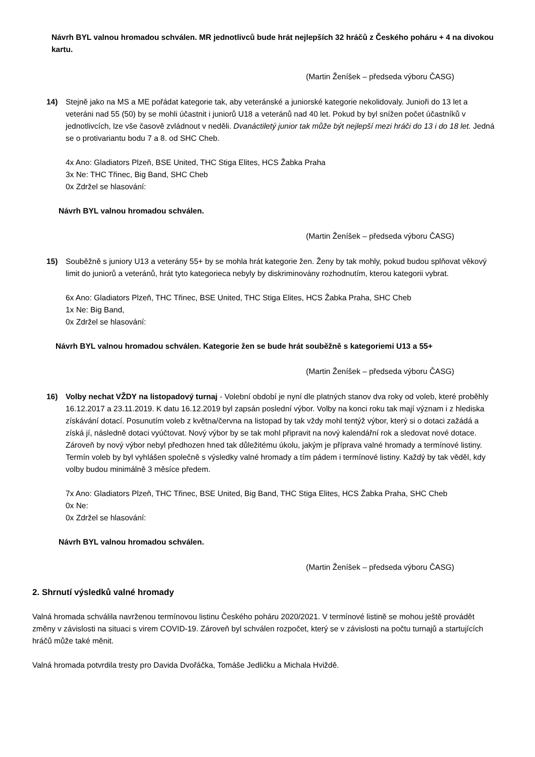Návrh BYL valnou hromadou schválen. MR jednotlivců bude hrát nejlepších 32 hráčů z Českého poháru + 4 na divokou kartu.
(Martin Ženíšek – předseda výboru ČASG)
14) Stejně jako na MS a ME pořádat kategorie tak, aby veteránské a juniorské kategorie nekolidovaly. Junioři do 13 let a veteráni nad 55 (50) by se mohli účastnit i juniorů U18 a veteránů nad 40 let. Pokud by byl snížen počet účastníků v jednotlivcích, lze vše časově zvládnout v neděli. Dvanáctiletý junior tak může být nejlepší mezi hráči do 13 i do 18 let. Jedná se o protivariantu bodu 7 a 8. od SHC Cheb.
4x Ano: Gladiators Plzeň, BSE United, THC Stiga Elites, HCS Žabka Praha
3x Ne: THC Třinec, Big Band, SHC Cheb
0x Zdržel se hlasování:
Návrh BYL valnou hromadou schválen.
(Martin Ženíšek – předseda výboru ČASG)
15) Souběžně s juniory U13 a veterány 55+ by se mohla hrát kategorie žen. Ženy by tak mohly, pokud budou splňovat věkový limit do juniorů a veteránů, hrát tyto kategorieca nebyly by diskriminovány rozhodnutím, kterou kategorii vybrat.
6x Ano: Gladiators Plzeň, THC Třinec, BSE United, THC Stiga Elites, HCS Žabka Praha, SHC Cheb
1x Ne: Big Band,
0x Zdržel se hlasování:
Návrh BYL valnou hromadou schválen. Kategorie žen se bude hrát souběžně s kategoriemi U13 a 55+
(Martin Ženíšek – předseda výboru ČASG)
16) Volby nechat VŽDY na listopadový turnaj - Volební období je nyní dle platných stanov dva roky od voleb, které proběhly 16.12.2017 a 23.11.2019. K datu 16.12.2019 byl zapsán poslední výbor. Volby na konci roku tak mají význam i z hlediska získávání dotací. Posunutím voleb z května/června na listopad by tak vždy mohl tentýž výbor, který si o dotaci zažádá a získá jí, následně dotaci vyúčtovat. Nový výbor by se tak mohl připravit na nový kalendářní rok a sledovat nové dotace. Zároveň by nový výbor nebyl předhozen hned tak důležitému úkolu, jakým je příprava valné hromady a termínové listiny. Termín voleb by byl vyhlášen společně s výsledky valné hromady a tím pádem i termínové listiny. Každý by tak věděl, kdy volby budou minimálně 3 měsíce předem.
7x Ano: Gladiators Plzeň, THC Třinec, BSE United, Big Band, THC Stiga Elites, HCS Žabka Praha, SHC Cheb
0x Ne:
0x Zdržel se hlasování:
Návrh BYL valnou hromadou schválen.
(Martin Ženíšek – předseda výboru ČASG)
2. Shrnutí výsledků valné hromady
Valná hromada schválila navrženou termínovou listinu Českého poháru 2020/2021. V termínové listině se mohou ještě provádět změny v závislosti na situaci s virem COVID-19. Zároveň byl schválen rozpočet, který se v závislosti na počtu turnajů a startujících hráčů může také měnit.
Valná hromada potvrdila tresty pro Davida Dvořáčka, Tomáše Jedličku a Michala Hviždě.